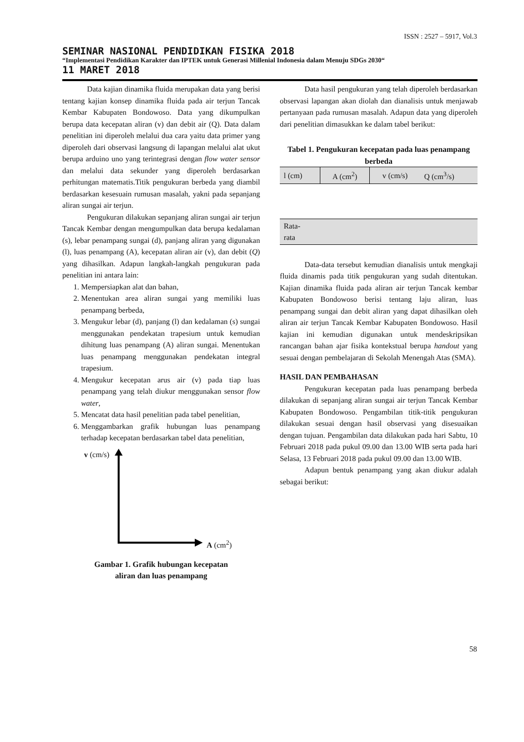ISSN : 2527 – 5917, Vol.3
SEMINAR NASIONAL PENDIDIKAN FISIKA 2018
“Implementasi Pendidikan Karakter dan IPTEK untuk Generasi Millenial Indonesia dalam Menuju SDGs 2030“
11 MARET 2018
Data kajian dinamika fluida merupakan data yang berisi tentang kajian konsep dinamika fluida pada air terjun Tancak Kembar Kabupaten Bondowoso. Data yang dikumpulkan berupa data kecepatan aliran (v) dan debit air (Q). Data dalam penelitian ini diperoleh melalui dua cara yaitu data primer yang diperoleh dari observasi langsung di lapangan melalui alat ukut berupa arduino uno yang terintegrasi dengan flow water sensor dan melalui data sekunder yang diperoleh berdasarkan perhitungan matematis.Titik pengukuran berbeda yang diambil berdasarkan kesesuain rumusan masalah, yakni pada sepanjang aliran sungai air terjun.
Pengukuran dilakukan sepanjang aliran sungai air terjun Tancak Kembar dengan mengumpulkan data berupa kedalaman (s), lebar penampang sungai (d), panjang aliran yang digunakan (l), luas penampang (A), kecepatan aliran air (v), dan debit (Q) yang dihasilkan. Adapun langkah-langkah pengukuran pada penelitian ini antara lain:
1. Mempersiapkan alat dan bahan,
2. Menentukan area aliran sungai yang memiliki luas penampang berbeda,
3. Mengukur lebar (d), panjang (l) dan kedalaman (s) sungai menggunakan pendekatan trapesium untuk kemudian dihitung luas penampang (A) aliran sungai. Menentukan luas penampang menggunakan pendekatan integral trapesium.
4. Mengukur kecepatan arus air (v) pada tiap luas penampang yang telah diukur menggunakan sensor flow water,
5. Mencatat data hasil penelitian pada tabel penelitian,
6. Menggambarkan grafik hubungan luas penampang terhadap kecepatan berdasarkan tabel data penelitian,
v (cm/s)
A (cm<sup>2</sup>)
Gambar 1. Grafik hubungan kecepatan
aliran dan luas penampang
Data hasil pengukuran yang telah diperoleh berdasarkan observasi lapangan akan diolah dan dianalisis untuk menjawab pertanyaan pada rumusan masalah. Adapun data yang diperoleh dari penelitian dimasukkan ke dalam tabel berikut:
Tabel 1. Pengukuran kecepatan pada luas penampang berbeda
| l (cm) | A (cm<sup>2</sup>) | v (cm/s) | Q (cm<sup>3</sup>/s) |
| Rata- rata | | | |
Data-data tersebut kemudian dianalisis untuk mengkaji fluida dinamis pada titik pengukuran yang sudah ditentukan. Kajian dinamika fluida pada aliran air terjun Tancak kembar Kabupaten Bondowoso berisi tentang laju aliran, luas penampang sungai dan debit aliran yang dapat dihasilkan oleh aliran air terjun Tancak Kembar Kabupaten Bondowoso. Hasil kajian ini kemudian digunakan untuk mendeskripsikan rancangan bahan ajar fisika kontekstual berupa handout yang sesuai dengan pembelajaran di Sekolah Menengah Atas (SMA).
HASIL DAN PEMBAHASAN
Pengukuran kecepatan pada luas penampang berbeda dilakukan di sepanjang aliran sungai air terjun Tancak Kembar Kabupaten Bondowoso. Pengambilan titik-titik pengukuran dilakukan sesuai dengan hasil observasi yang disesuaikan dengan tujuan. Pengambilan data dilakukan pada hari Sabtu, 10 Februari 2018 pada pukul 09.00 dan 13.00 WIB serta pada hari Selasa, 13 Februari 2018 pada pukul 09.00 dan 13.00 WIB.
Adapun bentuk penampang yang akan diukur adalah sebagai berikut:
58